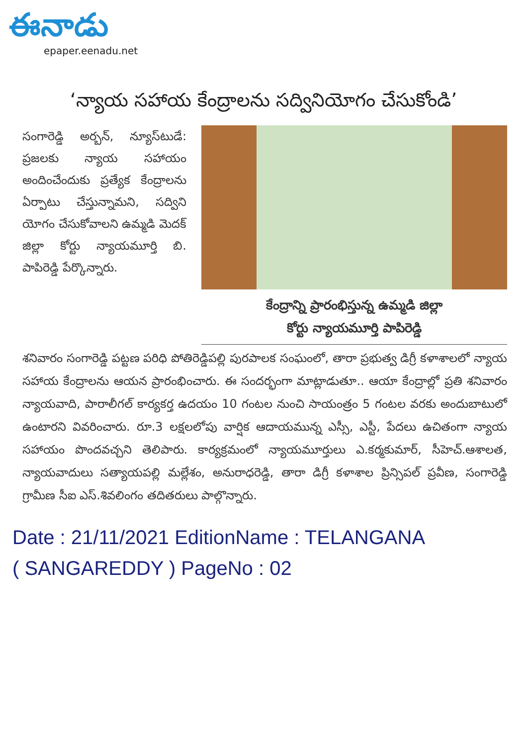ఈనాడు
epaper.eenadu.net
‘న్యాయ సహాయ కేంద్రాలను సద్వినియోగం చేసుకోండి’
సంగారెడ్డి అర్బన్, న్యూస్‌టుడే: ప్రజలకు న్యాయ సహాయం అందించేందుకు ప్రత్యేక కేంద్రాలను ఏర్పాటు చేస్తున్నామని, సద్విని యోగం చేసుకోవాలని ఉమ్మడి మెదక్ జిల్లా కోర్టు న్యాయమూర్తి బి. పాపిరెడ్డి పేర్కొన్నారు.
కేంద్రాన్ని ప్రారంభిస్తున్న ఉమ్మడి జిల్లా
కోర్టు న్యాయమూర్తి పాపిరెడ్డి
శనివారం సంగారెడ్డి పట్టణ పరిధి పోతిరెడ్డిపల్లి పురపాలక సంఘంలో, తారా ప్రభుత్వ డిగ్రీ కళాశాలలో న్యాయ సహాయ కేంద్రాలను ఆయన ప్రారంభించారు. ఈ సందర్భంగా మాట్లాడుతూ.. ఆయా కేంద్రాల్లో ప్రతి శనివారం న్యాయవాది, పారాలీగల్ కార్యకర్త ఉదయం 10 గంటల నుంచి సాయంత్రం 5 గంటల వరకు అందుబాటులో ఉంటారని వివరించారు. రూ.3 లక్షలలోపు వార్షిక ఆదాయమున్న ఎస్సీ, ఎస్టీ, పేదలు ఉచితంగా న్యాయ సహాయం పొందవచ్చని తెలిపారు. కార్యక్రమంలో న్యాయమూర్తులు ఎ.కర్మకుమార్, సీహెచ్.ఆశాలత, న్యాయవాదులు సత్యాయపల్లి మల్లేశం, అనురాధరెడ్డి, తారా డిగ్రీ కళాశాల ప్రిన్సిపల్ ప్రవీణ, సంగారెడ్డి గ్రామీణ సీఐ ఎస్.శివలింగం తదితరులు పాల్గొన్నారు.
Date : 21/11/2021 EditionName : TELANGANA
( SANGAREDDY ) PageNo : 02